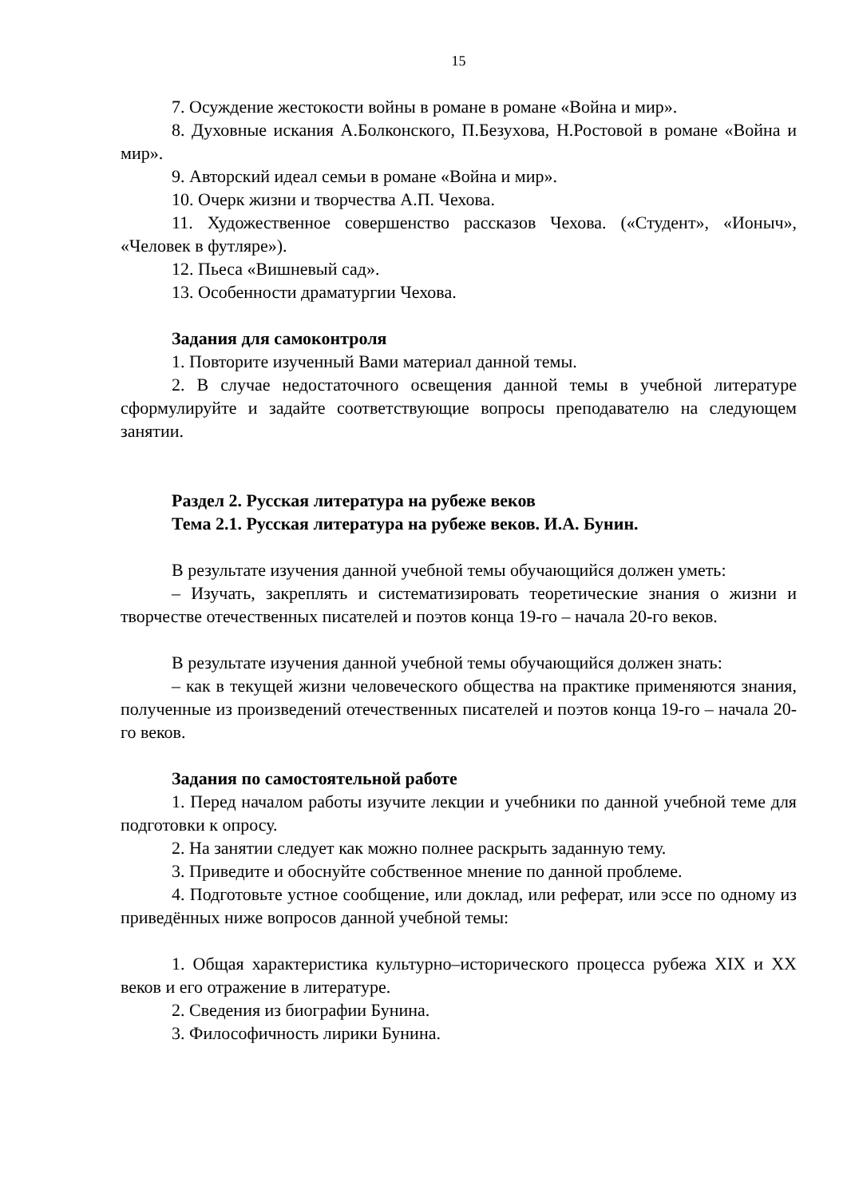15
7. Осуждение жестокости войны в романе в романе «Война и мир».
8. Духовные искания А.Болконского, П.Безухова, Н.Ростовой в романе «Война и мир».
9. Авторский идеал семьи в романе «Война и мир».
10. Очерк жизни и творчества А.П. Чехова.
11. Художественное совершенство рассказов Чехова. («Студент», «Ионыч», «Человек в футляре»).
12. Пьеса «Вишневый сад».
13. Особенности драматургии Чехова.
Задания для самоконтроля
1. Повторите изученный Вами материал данной темы.
2. В случае недостаточного освещения данной темы в учебной литературе сформулируйте и задайте соответствующие вопросы преподавателю на следующем занятии.
Раздел 2. Русская литература на рубеже веков
Тема 2.1. Русская литература на рубеже веков. И.А. Бунин.
В результате изучения данной учебной темы обучающийся должен уметь:
– Изучать, закреплять и систематизировать теоретические знания о жизни и творчестве отечественных писателей и поэтов конца 19-го – начала 20-го веков.
В результате изучения данной учебной темы обучающийся должен знать:
– как в текущей жизни человеческого общества на практике применяются знания, полученные из произведений отечественных писателей и поэтов конца 19-го – начала 20-го веков.
Задания по самостоятельной работе
1. Перед началом работы изучите лекции и учебники по данной учебной теме для подготовки к опросу.
2. На занятии следует как можно полнее раскрыть заданную тему.
3. Приведите и обоснуйте собственное мнение по данной проблеме.
4. Подготовьте устное сообщение, или доклад, или реферат, или эссе по одному из приведённых ниже вопросов данной учебной темы:
1. Общая характеристика культурно–исторического процесса рубежа XIX и XX веков и его отражение в литературе.
2. Сведения из биографии Бунина.
3. Философичность лирики Бунина.